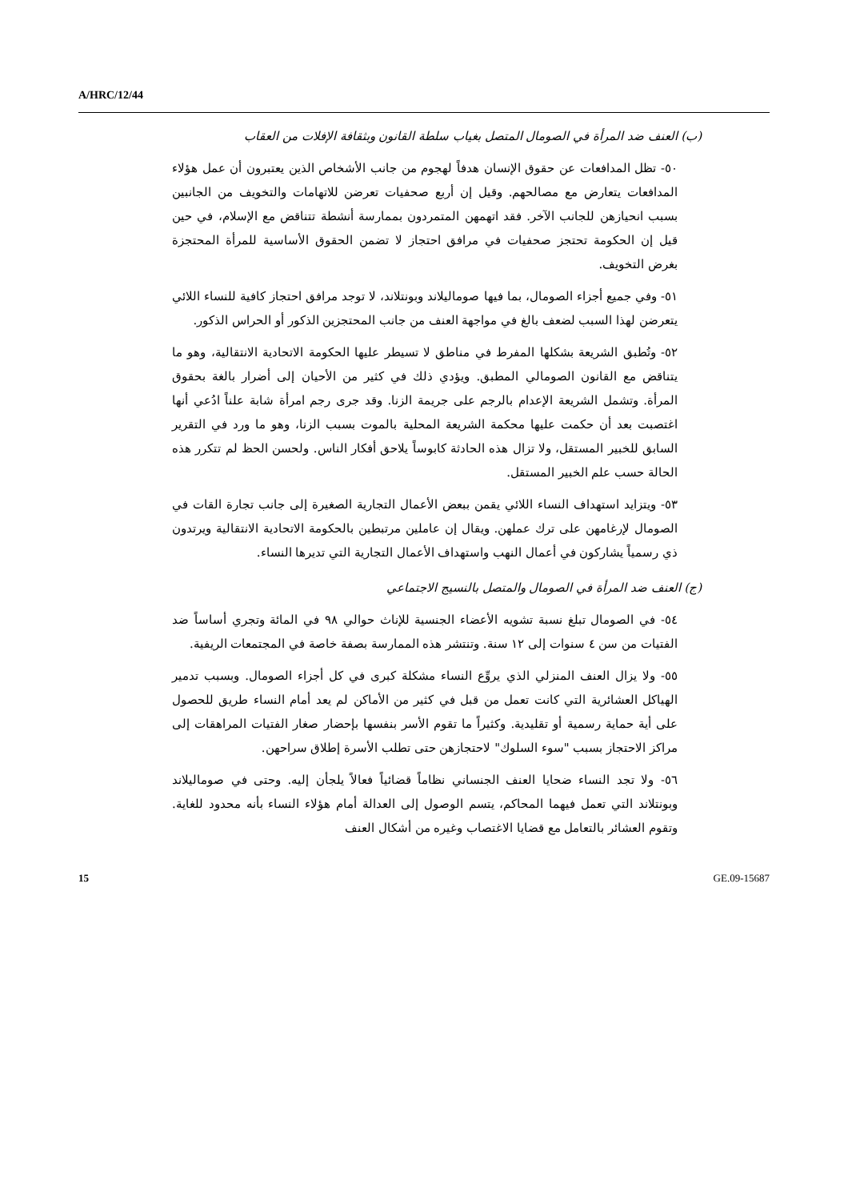A/HRC/12/44
(ب) العنف ضد المرأة في الصومال المتصل بغياب سلطة القانون وبثقافة الإفلات من العقاب
٥٠- تظل المدافعات عن حقوق الإنسان هدفاً لهجوم من جانب الأشخاص الذين يعتبرون أن عمل هؤلاء المدافعات يتعارض مع مصالحهم. وقيل إن أربع صحفيات تعرضن للاتهامات والتخويف من الجانبين بسبب انحيازهن للجانب الآخر. فقد اتهمهن المتمردون بممارسة أنشطة تتناقض مع الإسلام، في حين قيل إن الحكومة تحتجز صحفيات في مرافق احتجاز لا تضمن الحقوق الأساسية للمرأة المحتجزة بغرض التخويف.
٥١- وفي جميع أجزاء الصومال، بما فيها صوماليلاند وبونتلاند، لا توجد مرافق احتجاز كافية للنساء اللائي يتعرضن لهذا السبب لضعف بالغ في مواجهة العنف من جانب المحتجزين الذكور أو الحراس الذكور.
٥٢- وتُطبق الشريعة بشكلها المفرط في مناطق لا تسيطر عليها الحكومة الاتحادية الانتقالية، وهو ما يتناقض مع القانون الصومالي المطبق. ويؤدي ذلك في كثير من الأحيان إلى أضرار بالغة بحقوق المرأة. وتشمل الشريعة الإعدام بالرجم على جريمة الزنا. وقد جرى رجم امرأة شابة علناً ادُعي أنها اغتصبت بعد أن حكمت عليها محكمة الشريعة المحلية بالموت بسبب الزنا، وهو ما ورد في التقرير السابق للخبير المستقل، ولا تزال هذه الحادثة كابوساً يلاحق أفكار الناس. ولحسن الحظ لم تتكرر هذه الحالة حسب علم الخبير المستقل.
٥٣- ويتزايد استهداف النساء اللائي يقمن ببعض الأعمال التجارية الصغيرة إلى جانب تجارة القات في الصومال لإرغامهن على ترك عملهن. ويقال إن عاملين مرتبطين بالحكومة الاتحادية الانتقالية ويرتدون ذي رسمياً يشاركون في أعمال النهب واستهداف الأعمال التجارية التي تديرها النساء.
(ج) العنف ضد المرأة في الصومال والمتصل بالنسيج الاجتماعي
٥٤- في الصومال تبلغ نسبة تشويه الأعضاء الجنسية للإناث حوالي ٩٨ في المائة وتجري أساساً ضد الفتيات من سن ٤ سنوات إلى ١٢ سنة. وتنتشر هذه الممارسة بصفة خاصة في المجتمعات الريفية.
٥٥- ولا يزال العنف المنزلي الذي يروِّع النساء مشكلة كبرى في كل أجزاء الصومال. وبسبب تدمير الهياكل العشائرية التي كانت تعمل من قبل في كثير من الأماكن لم يعد أمام النساء طريق للحصول على أية حماية رسمية أو تقليدية. وكثيراً ما تقوم الأسر بنفسها بإحضار صغار الفتيات المراهقات إلى مراكز الاحتجاز بسبب "سوء السلوك" لاحتجازهن حتى تطلب الأسرة إطلاق سراحهن.
٥٦- ولا تجد النساء ضحايا العنف الجنساني نظاماً قضائياً فعالاً يلجأن إليه. وحتى في صوماليلاند وبونتلاند التي تعمل فيهما المحاكم، يتسم الوصول إلى العدالة أمام هؤلاء النساء بأنه محدود للغاية. وتقوم العشائر بالتعامل مع قضايا الاغتصاب وغيره من أشكال العنف
15 GE.09-15687